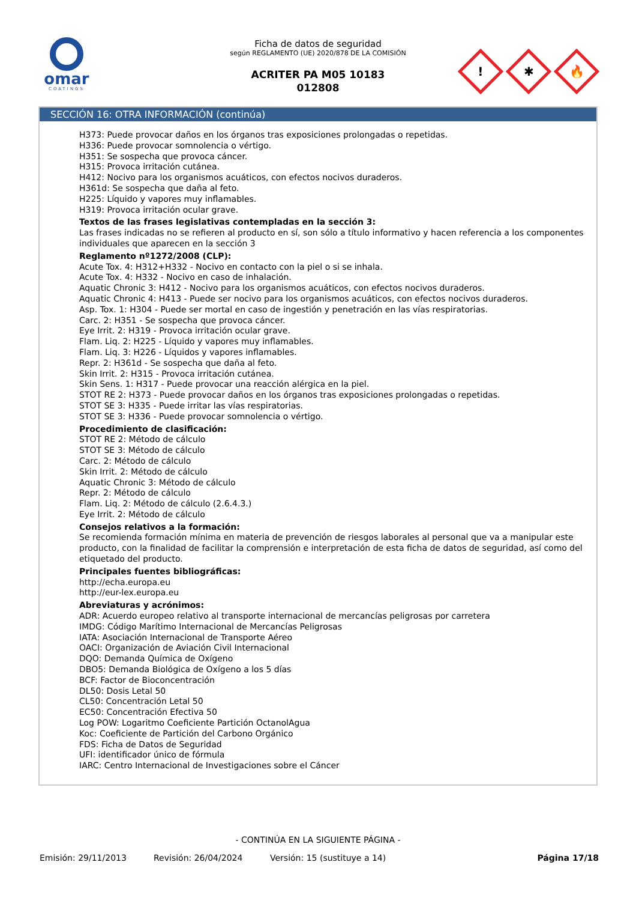omar
COATINGS
Ficha de datos de seguridad
según REGLAMENTO (UE) 2020/878 DE LA COMISIÓN
ACRITER PA M05 10183
012808
!
✱
🔥
SECCIÓN 16: OTRA INFORMACIÓN (continúa)
H373: Puede provocar daños en los órganos tras exposiciones prolongadas o repetidas.
H336: Puede provocar somnolencia o vértigo.
H351: Se sospecha que provoca cáncer.
H315: Provoca irritación cutánea.
H412: Nocivo para los organismos acuáticos, con efectos nocivos duraderos.
H361d: Se sospecha que daña al feto.
H225: Líquido y vapores muy inflamables.
H319: Provoca irritación ocular grave.
Textos de las frases legislativas contempladas en la sección 3:
Las frases indicadas no se refieren al producto en sí, son sólo a título informativo y hacen referencia a los componentes individuales que aparecen en la sección 3
Reglamento nº1272/2008 (CLP):
Acute Tox. 4: H312+H332 - Nocivo en contacto con la piel o si se inhala.
Acute Tox. 4: H332 - Nocivo en caso de inhalación.
Aquatic Chronic 3: H412 - Nocivo para los organismos acuáticos, con efectos nocivos duraderos.
Aquatic Chronic 4: H413 - Puede ser nocivo para los organismos acuáticos, con efectos nocivos duraderos.
Asp. Tox. 1: H304 - Puede ser mortal en caso de ingestión y penetración en las vías respiratorias.
Carc. 2: H351 - Se sospecha que provoca cáncer.
Eye Irrit. 2: H319 - Provoca irritación ocular grave.
Flam. Liq. 2: H225 - Líquido y vapores muy inflamables.
Flam. Liq. 3: H226 - Líquidos y vapores inflamables.
Repr. 2: H361d - Se sospecha que daña al feto.
Skin Irrit. 2: H315 - Provoca irritación cutánea.
Skin Sens. 1: H317 - Puede provocar una reacción alérgica en la piel.
STOT RE 2: H373 - Puede provocar daños en los órganos tras exposiciones prolongadas o repetidas.
STOT SE 3: H335 - Puede irritar las vías respiratorias.
STOT SE 3: H336 - Puede provocar somnolencia o vértigo.
Procedimiento de clasificación:
STOT RE 2: Método de cálculo
STOT SE 3: Método de cálculo
Carc. 2: Método de cálculo
Skin Irrit. 2: Método de cálculo
Aquatic Chronic 3: Método de cálculo
Repr. 2: Método de cálculo
Flam. Liq. 2: Método de cálculo (2.6.4.3.)
Eye Irrit. 2: Método de cálculo
Consejos relativos a la formación:
Se recomienda formación mínima en materia de prevención de riesgos laborales al personal que va a manipular este producto, con la finalidad de facilitar la comprensión e interpretación de esta ficha de datos de seguridad, así como del etiquetado del producto.
Principales fuentes bibliográficas:
http://echa.europa.eu
http://eur-lex.europa.eu
Abreviaturas y acrónimos:
ADR: Acuerdo europeo relativo al transporte internacional de mercancías peligrosas por carretera
IMDG: Código Marítimo Internacional de Mercancías Peligrosas
IATA: Asociación Internacional de Transporte Aéreo
OACI: Organización de Aviación Civil Internacional
DQO: Demanda Química de Oxígeno
DBO5: Demanda Biológica de Oxígeno a los 5 días
BCF: Factor de Bioconcentración
DL50: Dosis Letal 50
CL50: Concentración Letal 50
EC50: Concentración Efectiva 50
Log POW: Logaritmo Coeficiente Partición OctanolAgua
Koc: Coeficiente de Partición del Carbono Orgánico
FDS: Ficha de Datos de Seguridad
UFI: identificador único de fórmula
IARC: Centro Internacional de Investigaciones sobre el Cáncer
- CONTINÚA EN LA SIGUIENTE PÁGINA -
Emisión: 29/11/2013 Revisión: 26/04/2024 Versión: 15 (sustituye a 14) Página 17/18